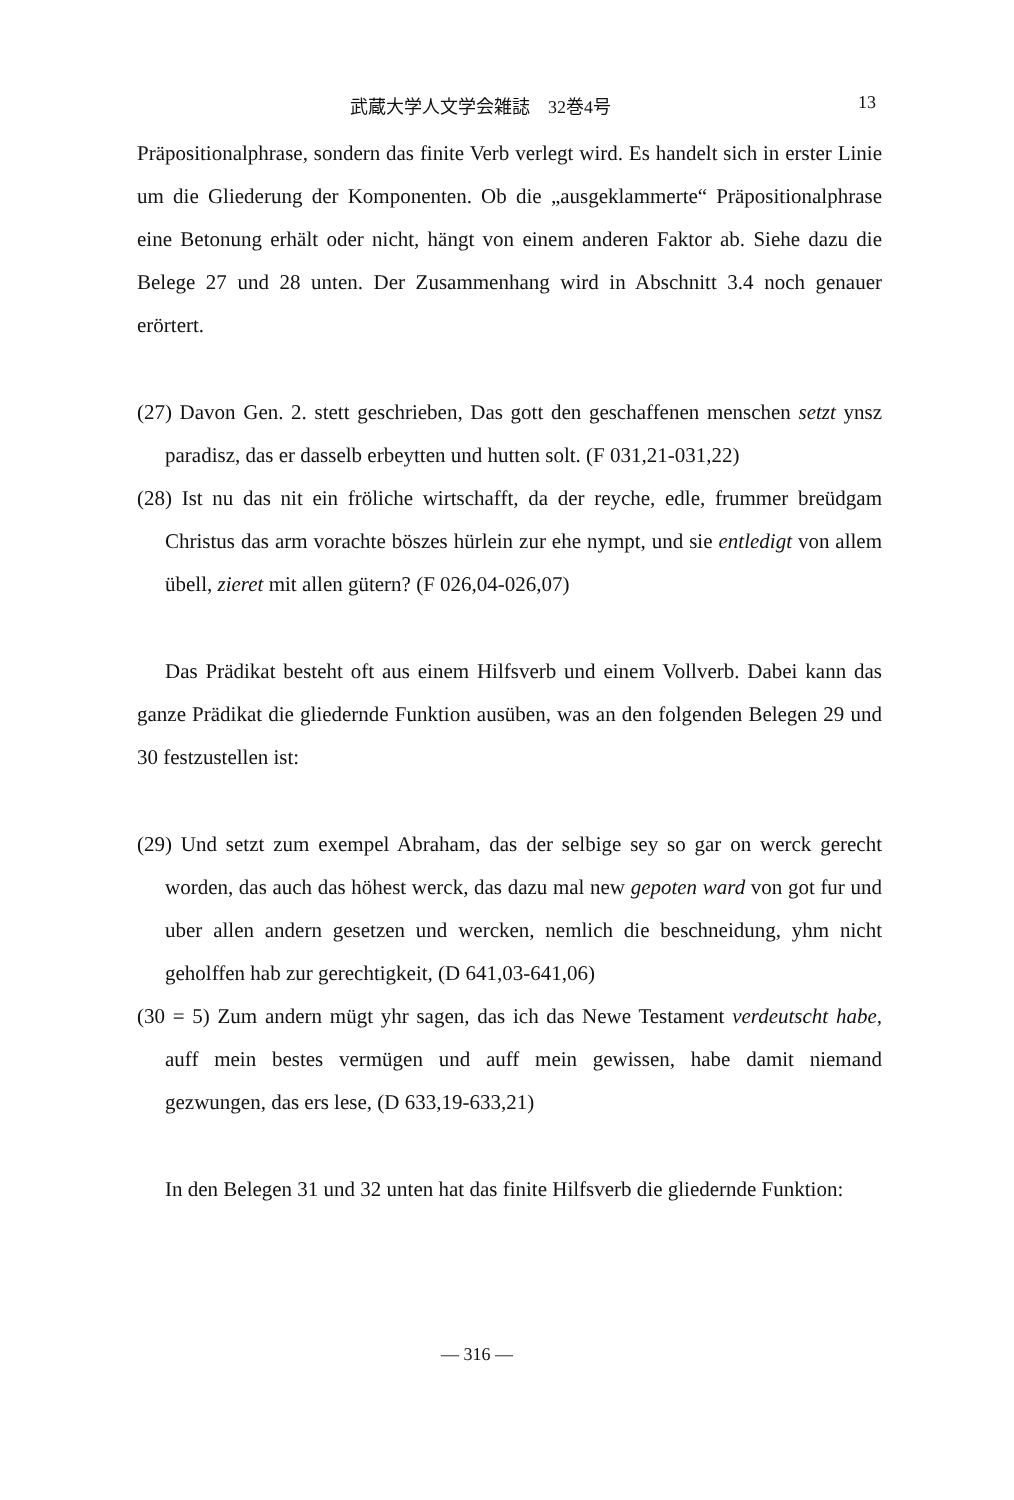武蔵大学人文学会雑誌　32巻4号 13
Präpositionalphrase, sondern das finite Verb verlegt wird. Es handelt sich in erster Linie um die Gliederung der Komponenten. Ob die „ausgeklammerte“ Präpositionalphrase eine Betonung erhält oder nicht, hängt von einem anderen Faktor ab. Siehe dazu die Belege 27 und 28 unten. Der Zusammenhang wird in Abschnitt 3.4 noch genauer erörtert.
(27) Davon Gen. 2. stett geschrieben, Das gott den geschaffenen menschen setzt ynsz paradisz, das er dasselb erbeytten und hutten solt. (F 031,21-031,22)
(28) Ist nu das nit ein fröliche wirtschafft, da der reyche, edle, frummer breüdgam Christus das arm vorachte böszes hürlein zur ehe nympt, und sie entledigt von allem übell, zieret mit allen gütern? (F 026,04-026,07)
Das Prädikat besteht oft aus einem Hilfsverb und einem Vollverb. Dabei kann das ganze Prädikat die gliedernde Funktion ausüben, was an den folgenden Belegen 29 und 30 festzustellen ist:
(29) Und setzt zum exempel Abraham, das der selbige sey so gar on werck gerecht worden, das auch das höhest werck, das dazu mal new gepoten ward von got fur und uber allen andern gesetzen und wercken, nemlich die beschneidung, yhm nicht geholffen hab zur gerechtigkeit, (D 641,03-641,06)
(30 = 5) Zum andern mügt yhr sagen, das ich das Newe Testament verdeutscht habe, auff mein bestes vermügen und auff mein gewissen, habe damit niemand gezwungen, das ers lese, (D 633,19-633,21)
In den Belegen 31 und 32 unten hat das finite Hilfsverb die gliedernde Funktion:
— 316 —